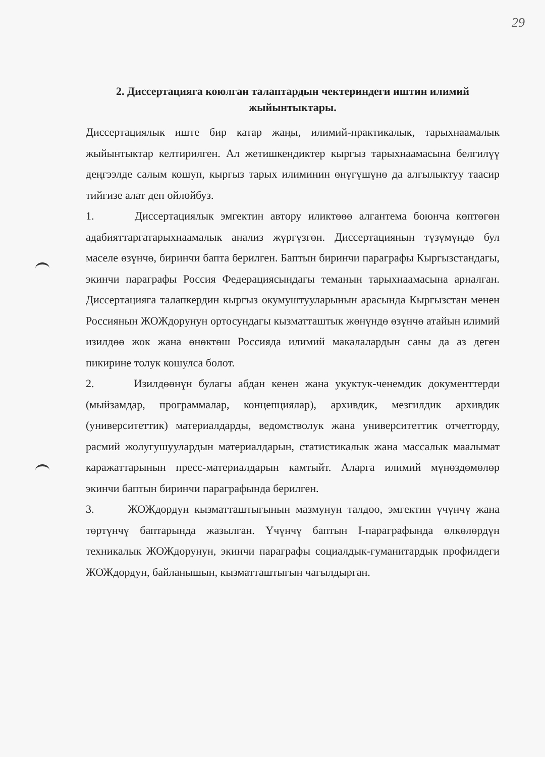29
2. Диссертацияга коюлган талаптардын чектериндеги иштин илимий жыйынтыктары.
Диссертациялык иште бир катар жаңы, илимий-практикалык, тарыхнаамалык жыйынтыктар келтирилген. Ал жетишкендиктер кыргыз тарыхнаамасына белгилүү деңгээлде салым кошуп, кыргыз тарых илиминин өнүгүшүнө да алгылыктуу таасир тийгизе алат деп ойлойбуз.
1. Диссертациялык эмгектин автору иликтөөө алгантема боюнча көптөгөн адабияттаргатарыхнаамалык анализ жүргүзгөн. Диссертациянын түзүмүндө бул маселе өзүнчө, биринчи бапта берилген. Баптын биринчи параграфы Кыргызстандагы, экинчи параграфы Россия Федерациясындагы теманын тарыхнаамасына арналган. Диссертацияга талапкердин кыргыз окумуштууларынын арасында Кыргызстан менен Россиянын ЖОЖдорунун ортосундагы кызматташтык жөнүндө өзүнчө атайын илимий изилдөө жок жана өнөктөш Россияда илимий макалалардын саны да аз деген пикирине толук кошулса болот.
2. Изилдөөнүн булагы абдан кенен жана укуктук-ченемдик документтерди (мыйзамдар, программалар, концепциялар), архивдик, мезгилдик архивдик (университеттик) материалдарды, ведомстволук жана университеттик отчетторду, расмий жолугушуулардын материалдарын, статистикалык жана массалык маалымат каражаттарынын пресс-материалдарын камтыйт. Аларга илимий мүнөздөмөлөр экинчи баптын биринчи параграфында берилген.
3. ЖОЖдордун кызматташтыгынын мазмунун талдоо, эмгектин үчүнчү жана төртүнчү баптарында жазылган. Үчүнчү баптын I-параграфында өлкөлөрдүн техникалык ЖОЖдорунун, экинчи параграфы социалдык-гуманитардык профилдеги ЖОЖдордун, байланышын, кызматташтыгын чагылдырган.